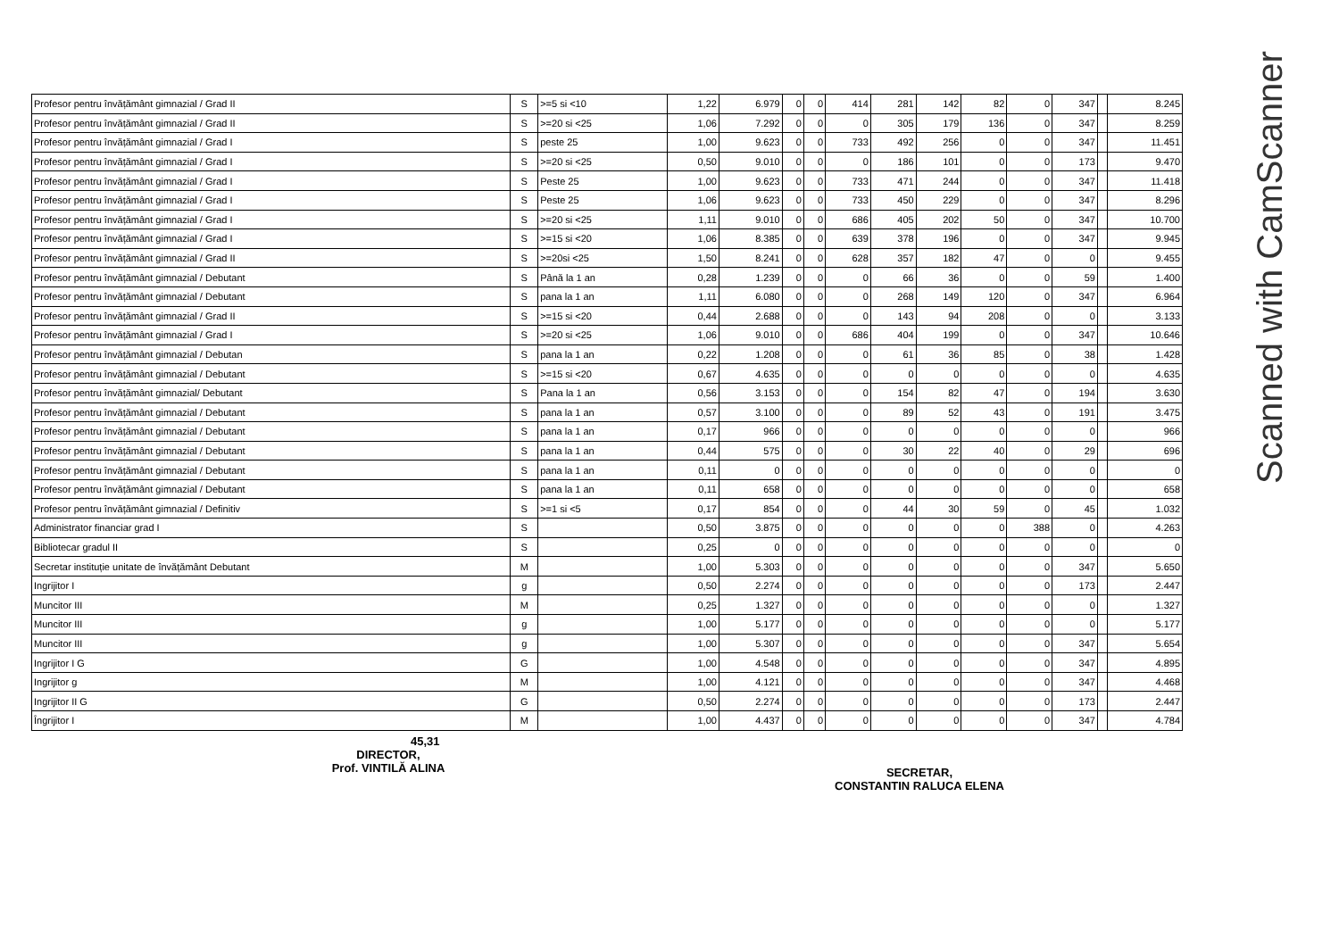Scanned with CamScanner
| Profesor pentru învățământ gimnazial / Grad II | S | >=5 si <10 | 1,22 | 6.979 | 0 | 0 | 414 | 281 | 142 | 82 | 0 | 347 | | 8.245 |
| Profesor pentru învățământ gimnazial / Grad II | S | >=20 si <25 | 1,06 | 7.292 | 0 | 0 | 0 | 305 | 179 | 136 | 0 | 347 | | 8.259 |
| Profesor pentru învățământ gimnazial / Grad I | S | peste 25 | 1,00 | 9.623 | 0 | 0 | 733 | 492 | 256 | 0 | 0 | 347 | | 11.451 |
| Profesor pentru învățământ gimnazial / Grad I | S | >=20 si <25 | 0,50 | 9.010 | 0 | 0 | 0 | 186 | 101 | 0 | 0 | 173 | | 9.470 |
| Profesor pentru învățământ gimnazial / Grad I | S | Peste 25 | 1,00 | 9.623 | 0 | 0 | 733 | 471 | 244 | 0 | 0 | 347 | | 11.418 |
| Profesor pentru învățământ gimnazial / Grad I | S | Peste 25 | 1,06 | 9.623 | 0 | 0 | 733 | 450 | 229 | 0 | 0 | 347 | | 8.296 |
| Profesor pentru învățământ gimnazial / Grad I | S | >=20 si <25 | 1,11 | 9.010 | 0 | 0 | 686 | 405 | 202 | 50 | 0 | 347 | | 10.700 |
| Profesor pentru învățământ gimnazial / Grad I | S | >=15 si <20 | 1,06 | 8.385 | 0 | 0 | 639 | 378 | 196 | 0 | 0 | 347 | | 9.945 |
| Profesor pentru învățământ gimnazial / Grad II | S | >=20si <25 | 1,50 | 8.241 | 0 | 0 | 628 | 357 | 182 | 47 | 0 | 0 | | 9.455 |
| Profesor pentru învățământ gimnazial / Debutant | S | Până la 1 an | 0,28 | 1.239 | 0 | 0 | 0 | 66 | 36 | 0 | 0 | 59 | | 1.400 |
| Profesor pentru învățământ gimnazial / Debutant | S | pana la 1 an | 1,11 | 6.080 | 0 | 0 | 0 | 268 | 149 | 120 | 0 | 347 | | 6.964 |
| Profesor pentru învățământ gimnazial / Grad II | S | >=15 si <20 | 0,44 | 2.688 | 0 | 0 | 0 | 143 | 94 | 208 | 0 | 0 | | 3.133 |
| Profesor pentru învățământ gimnazial / Grad I | S | >=20 si <25 | 1,06 | 9.010 | 0 | 0 | 686 | 404 | 199 | 0 | 0 | 347 | | 10.646 |
| Profesor pentru învățământ gimnazial / Debutan | S | pana la 1 an | 0,22 | 1.208 | 0 | 0 | 0 | 61 | 36 | 85 | 0 | 38 | | 1.428 |
| Profesor pentru învățământ gimnazial / Debutant | S | >=15 si <20 | 0,67 | 4.635 | 0 | 0 | 0 | 0 | 0 | 0 | 0 | 0 | | 4.635 |
| Profesor pentru învățământ gimnazial/ Debutant | S | Pana la 1 an | 0,56 | 3.153 | 0 | 0 | 0 | 154 | 82 | 47 | 0 | 194 | | 3.630 |
| Profesor pentru învățământ gimnazial / Debutant | S | pana la 1 an | 0,57 | 3.100 | 0 | 0 | 0 | 89 | 52 | 43 | 0 | 191 | | 3.475 |
| Profesor pentru învățământ gimnazial / Debutant | S | pana la 1 an | 0,17 | 966 | 0 | 0 | 0 | 0 | 0 | 0 | 0 | 0 | | 966 |
| Profesor pentru învățământ gimnazial / Debutant | S | pana la 1 an | 0,44 | 575 | 0 | 0 | 0 | 30 | 22 | 40 | 0 | 29 | | 696 |
| Profesor pentru învățământ gimnazial / Debutant | S | pana la 1 an | 0,11 | 0 | 0 | 0 | 0 | 0 | 0 | 0 | 0 | 0 | | 0 |
| Profesor pentru învățământ gimnazial / Debutant | S | pana la 1 an | 0,11 | 658 | 0 | 0 | 0 | 0 | 0 | 0 | 0 | 0 | | 658 |
| Profesor pentru învățământ gimnazial / Definitiv | S | >=1 si <5 | 0,17 | 854 | 0 | 0 | 0 | 44 | 30 | 59 | 0 | 45 | | 1.032 |
| Administrator financiar grad I | S | | 0,50 | 3.875 | 0 | 0 | 0 | 0 | 0 | 0 | 388 | 0 | | 4.263 |
| Bibliotecar gradul II | S | | 0,25 | 0 | 0 | 0 | 0 | 0 | 0 | 0 | 0 | 0 | | 0 |
| Secretar instituție unitate de învățământ Debutant | M | | 1,00 | 5.303 | 0 | 0 | 0 | 0 | 0 | 0 | 0 | 347 | | 5.650 |
| Ingrijitor I | g | | 0,50 | 2.274 | 0 | 0 | 0 | 0 | 0 | 0 | 0 | 173 | | 2.447 |
| Muncitor III | M | | 0,25 | 1.327 | 0 | 0 | 0 | 0 | 0 | 0 | 0 | 0 | | 1.327 |
| Muncitor III | g | | 1,00 | 5.177 | 0 | 0 | 0 | 0 | 0 | 0 | 0 | 0 | | 5.177 |
| Muncitor III | g | | 1,00 | 5.307 | 0 | 0 | 0 | 0 | 0 | 0 | 0 | 347 | | 5.654 |
| Ingrijitor I G | G | | 1,00 | 4.548 | 0 | 0 | 0 | 0 | 0 | 0 | 0 | 347 | | 4.895 |
| Ingrijitor g | M | | 1,00 | 4.121 | 0 | 0 | 0 | 0 | 0 | 0 | 0 | 347 | | 4.468 |
| Ingrijitor II G | G | | 0,50 | 2.274 | 0 | 0 | 0 | 0 | 0 | 0 | 0 | 173 | | 2.447 |
| Îngrijitor I | M | | 1,00 | 4.437 | 0 | 0 | 0 | 0 | 0 | 0 | 0 | 347 | | 4.784 |
45,31
DIRECTOR,
Prof. VINTILĂ ALINA
SECRETAR,
CONSTANTIN RALUCA ELENA